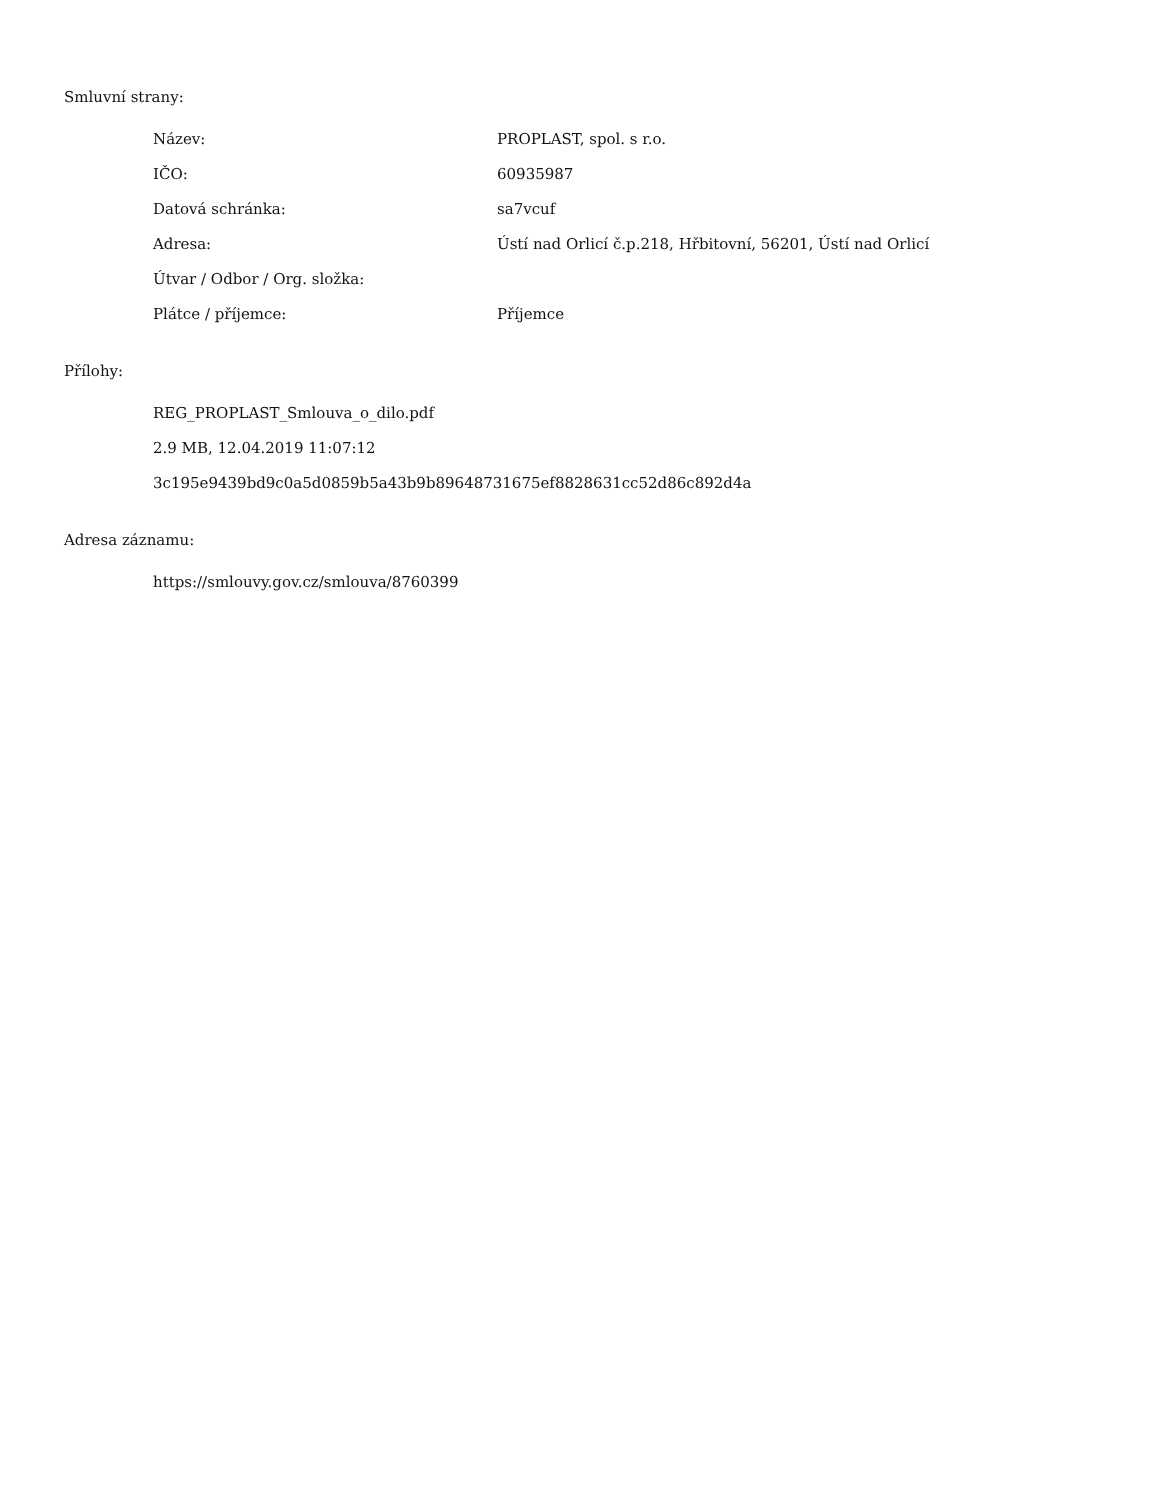Smluvní strany:
| Název: | PROPLAST, spol. s r.o. |
| IČO: | 60935987 |
| Datová schránka: | sa7vcuf |
| Adresa: | Ústí nad Orlicí č.p.218, Hřbitovní, 56201, Ústí nad Orlicí |
| Útvar / Odbor / Org. složka: | |
| Plátce / příjemce: | Příjemce |
Přílohy:
REG_PROPLAST_Smlouva_o_dilo.pdf
2.9 MB, 12.04.2019 11:07:12
3c195e9439bd9c0a5d0859b5a43b9b89648731675ef8828631cc52d86c892d4a
Adresa záznamu:
https://smlouvy.gov.cz/smlouva/8760399